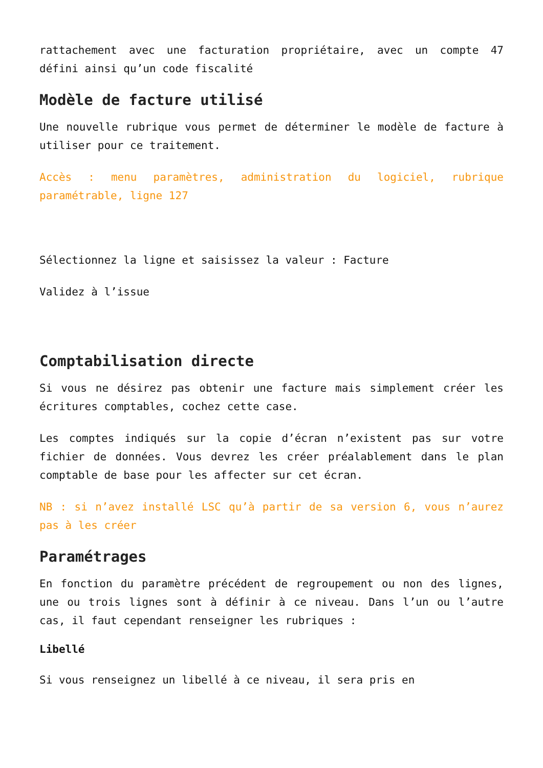rattachement avec une facturation propriétaire, avec un compte 47 défini ainsi qu’un code fiscalité
Modèle de facture utilisé
Une nouvelle rubrique vous permet de déterminer le modèle de facture à utiliser pour ce traitement.
Accès : menu paramètres, administration du logiciel, rubrique paramétrable, ligne 127
Sélectionnez la ligne et saisissez la valeur : Facture
Validez à l’issue
Comptabilisation directe
Si vous ne désirez pas obtenir une facture mais simplement créer les écritures comptables, cochez cette case.
Les comptes indiqués sur la copie d’écran n’existent pas sur votre fichier de données. Vous devrez les créer préalablement dans le plan comptable de base pour les affecter sur cet écran.
NB : si n’avez installé LSC qu’à partir de sa version 6, vous n’aurez pas à les créer
Paramétrages
En fonction du paramètre précédent de regroupement ou non des lignes, une ou trois lignes sont à définir à ce niveau. Dans l’un ou l’autre cas, il faut cependant renseigner les rubriques :
Libellé
Si vous renseignez un libellé à ce niveau, il sera pris en